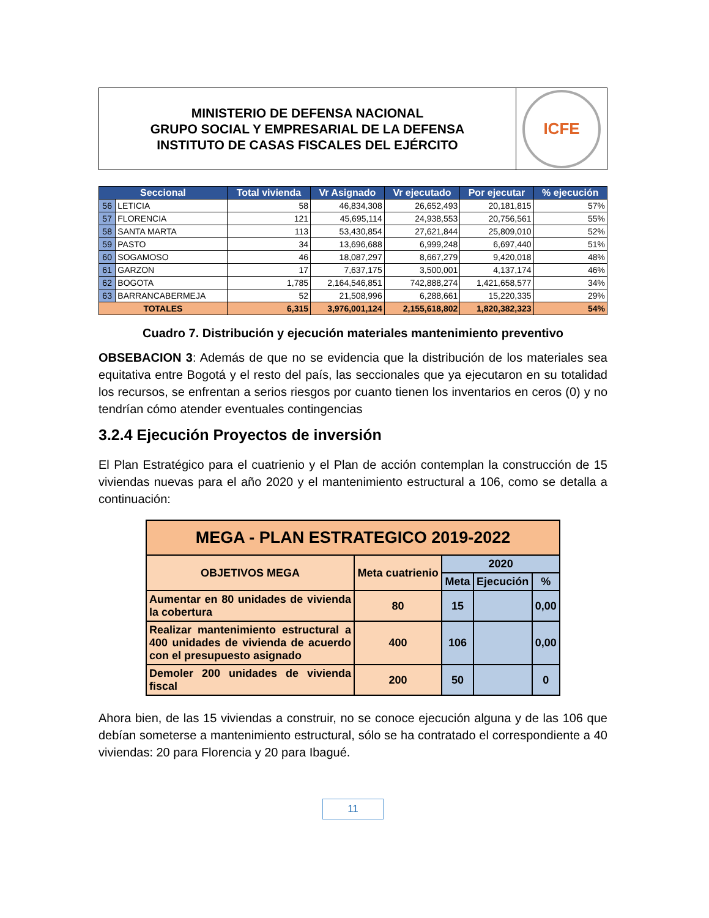MINISTERIO DE DEFENSA NACIONAL
GRUPO SOCIAL Y EMPRESARIAL DE LA DEFENSA
INSTITUTO DE CASAS FISCALES DEL EJÉRCITO
ICFE
| Seccional | | Total vivienda | Vr Asignado | Vr ejecutado | Por ejecutar | % ejecución |
| --- | --- | --- | --- | --- | --- | --- |
| 56 | LETICIA | 58 | 46,834,308 | 26,652,493 | 20,181,815 | 57% |
| 57 | FLORENCIA | 121 | 45,695,114 | 24,938,553 | 20,756,561 | 55% |
| 58 | SANTA MARTA | 113 | 53,430,854 | 27,621,844 | 25,809,010 | 52% |
| 59 | PASTO | 34 | 13,696,688 | 6,999,248 | 6,697,440 | 51% |
| 60 | SOGAMOSO | 46 | 18,087,297 | 8,667,279 | 9,420,018 | 48% |
| 61 | GARZON | 17 | 7,637,175 | 3,500,001 | 4,137,174 | 46% |
| 62 | BOGOTA | 1,785 | 2,164,546,851 | 742,888,274 | 1,421,658,577 | 34% |
| 63 | BARRANCABERMEJA | 52 | 21,508,996 | 6,288,661 | 15,220,335 | 29% |
| TOTALES | | 6,315 | 3,976,001,124 | 2,155,618,802 | 1,820,382,323 | 54% |
Cuadro 7. Distribución y ejecución materiales mantenimiento preventivo
OBSEBACION 3: Además de que no se evidencia que la distribución de los materiales sea equitativa entre Bogotá y el resto del país, las seccionales que ya ejecutaron en su totalidad los recursos, se enfrentan a serios riesgos por cuanto tienen los inventarios en ceros (0) y no tendrían cómo atender eventuales contingencias
3.2.4 Ejecución Proyectos de inversión
El Plan Estratégico para el cuatrienio y el Plan de acción contemplan la construcción de 15 viviendas nuevas para el año 2020 y el mantenimiento estructural a 106, como se detalla a continuación:
| MEGA - PLAN ESTRATEGICO 2019-2022 | | | | |
| OBJETIVOS MEGA | Meta cuatrienio | 2020 | | |
| | | Meta | Ejecución | % |
| Aumentar en 80 unidades de vivienda la cobertura | 80 | 15 | | 0,00 |
| Realizar mantenimiento estructural a 400 unidades de vivienda de acuerdo con el presupuesto asignado | 400 | 106 | | 0,00 |
| Demoler 200 unidades de vivienda fiscal | 200 | 50 | | 0 |
Ahora bien, de las 15 viviendas a construir, no se conoce ejecución alguna y de las 106 que debían someterse a mantenimiento estructural, sólo se ha contratado el correspondiente a 40 viviendas: 20 para Florencia y 20 para Ibagué.
11